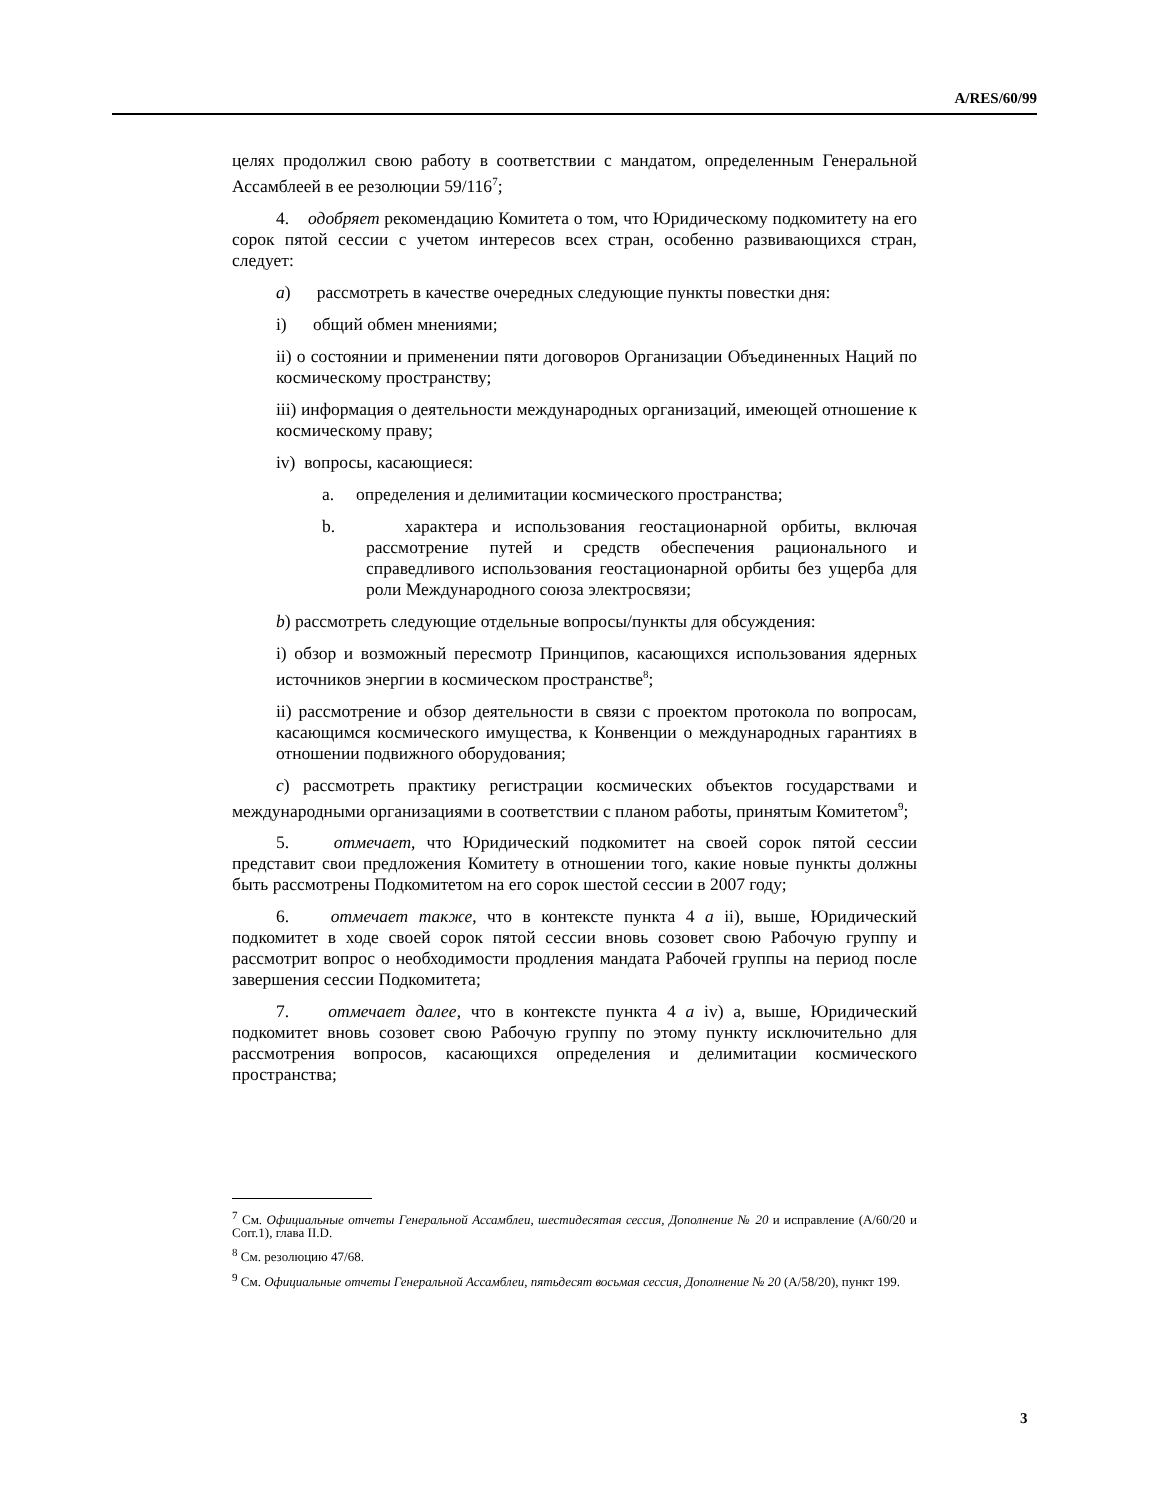A/RES/60/99
целях продолжил свою работу в соответствии с мандатом, определенным Генеральной Ассамблеей в ее резолюции 59/116<sup>7</sup>;
4. одобряет рекомендацию Комитета о том, что Юридическому подкомитету на его сорок пятой сессии с учетом интересов всех стран, особенно развивающихся стран, следует:
a) рассмотреть в качестве очередных следующие пункты повестки дня:
i) общий обмен мнениями;
ii) о состоянии и применении пяти договоров Организации Объединенных Наций по космическому пространству;
iii) информация о деятельности международных организаций, имеющей отношение к космическому праву;
iv) вопросы, касающиеся:
a. определения и делимитации космического пространства;
b. характера и использования геостационарной орбиты, включая рассмотрение путей и средств обеспечения рационального и справедливого использования геостационарной орбиты без ущерба для роли Международного союза электросвязи;
b) рассмотреть следующие отдельные вопросы/пункты для обсуждения:
i) обзор и возможный пересмотр Принципов, касающихся использования ядерных источников энергии в космическом пространстве<sup>8</sup>;
ii) рассмотрение и обзор деятельности в связи с проектом протокола по вопросам, касающимся космического имущества, к Конвенции о международных гарантиях в отношении подвижного оборудования;
c) рассмотреть практику регистрации космических объектов государствами и международными организациями в соответствии с планом работы, принятым Комитетом<sup>9</sup>;
5. отмечает, что Юридический подкомитет на своей сорок пятой сессии представит свои предложения Комитету в отношении того, какие новые пункты должны быть рассмотрены Подкомитетом на его сорок шестой сессии в 2007 году;
6. отмечает также, что в контексте пункта 4 a ii), выше, Юридический подкомитет в ходе своей сорок пятой сессии вновь созовет свою Рабочую группу и рассмотрит вопрос о необходимости продления мандата Рабочей группы на период после завершения сессии Подкомитета;
7. отмечает далее, что в контексте пункта 4 a iv) a, выше, Юридический подкомитет вновь созовет свою Рабочую группу по этому пункту исключительно для рассмотрения вопросов, касающихся определения и делимитации космического пространства;
<sup>7</sup> См. Официальные отчеты Генеральной Ассамблеи, шестидесятая сессия, Дополнение № 20 и исправление (A/60/20 и Corr.1), глава II.D.
<sup>8</sup> См. резолюцию 47/68.
<sup>9</sup> См. Официальные отчеты Генеральной Ассамблеи, пятьдесят восьмая сессия, Дополнение № 20 (A/58/20), пункт 199.
3